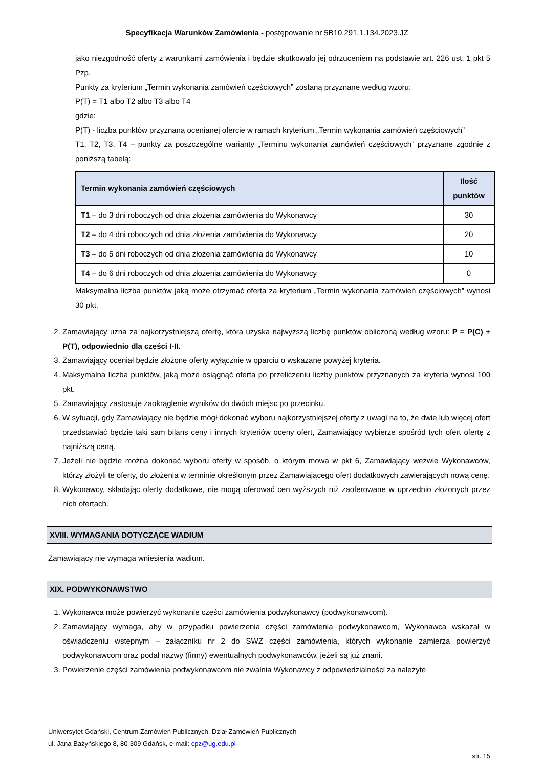Specyfikacja Warunków Zamówienia - postępowanie nr 5B10.291.1.134.2023.JZ
jako niezgodność oferty z warunkami zamówienia i będzie skutkowało jej odrzuceniem na podstawie art. 226 ust. 1 pkt 5 Pzp.
Punkty za kryterium „Termin wykonania zamówień częściowych” zostaną przyznane według wzoru:
P(T) = T1 albo T2 albo T3 albo T4
gdzie:
P(T) - liczba punktów przyznana ocenianej ofercie w ramach kryterium „Termin wykonania zamówień częściowych”
T1, T2, T3, T4 – punkty za poszczególne warianty „Terminu wykonania zamówień częściowych” przyznane zgodnie z poniższą tabelą:
| Termin wykonania zamówień częściowych | Ilość punktów |
| --- | --- |
| T1 – do 3 dni roboczych od dnia złożenia zamówienia do Wykonawcy | 30 |
| T2 – do 4 dni roboczych od dnia złożenia zamówienia do Wykonawcy | 20 |
| T3 – do 5 dni roboczych od dnia złożenia zamówienia do Wykonawcy | 10 |
| T4 – do 6 dni roboczych od dnia złożenia zamówienia do Wykonawcy | 0 |
Maksymalna liczba punktów jaką może otrzymać oferta za kryterium „Termin wykonania zamówień częściowych” wynosi 30 pkt.
2. Zamawiający uzna za najkorzystniejszą ofertę, która uzyska najwyższą liczbę punktów obliczoną według wzoru: P = P(C) + P(T), odpowiednio dla części I-II.
3. Zamawiający oceniał będzie złożone oferty wyłącznie w oparciu o wskazane powyżej kryteria.
4. Maksymalna liczba punktów, jaką może osiągnąć oferta po przeliczeniu liczby punktów przyznanych za kryteria wynosi 100 pkt.
5. Zamawiający zastosuje zaokrąglenie wyników do dwóch miejsc po przecinku.
6. W sytuacji, gdy Zamawiający nie będzie mógł dokonać wyboru najkorzystniejszej oferty z uwagi na to, że dwie lub więcej ofert przedstawiać będzie taki sam bilans ceny i innych kryteriów oceny ofert, Zamawiający wybierze spośród tych ofert ofertę z najniższą ceną.
7. Jeżeli nie będzie można dokonać wyboru oferty w sposób, o którym mowa w pkt 6, Zamawiający wezwie Wykonawców, którzy złożyli te oferty, do złożenia w terminie określonym przez Zamawiającego ofert dodatkowych zawierających nową cenę.
8. Wykonawcy, składając oferty dodatkowe, nie mogą oferować cen wyższych niż zaoferowane w uprzednio złożonych przez nich ofertach.
XVIII. WYMAGANIA DOTYCZĄCE WADIUM
Zamawiający nie wymaga wniesienia wadium.
XIX. PODWYKONAWSTWO
1. Wykonawca może powierzyć wykonanie części zamówienia podwykonawcy (podwykonawcom).
2. Zamawiający wymaga, aby w przypadku powierzenia części zamówienia podwykonawcom, Wykonawca wskazał w oświadczeniu wstępnym – załączniku nr 2 do SWZ części zamówienia, których wykonanie zamierza powierzyć podwykonawcom oraz podał nazwy (firmy) ewentualnych podwykonawców, jeżeli są już znani.
3. Powierzenie części zamówienia podwykonawcom nie zwalnia Wykonawcy z odpowiedzialności za należyte
Uniwersytet Gdański, Centrum Zamówień Publicznych, Dział Zamówień Publicznych
ul. Jana Bażyńskiego 8, 80-309 Gdańsk, e-mail: cpz@ug.edu.pl
str. 15